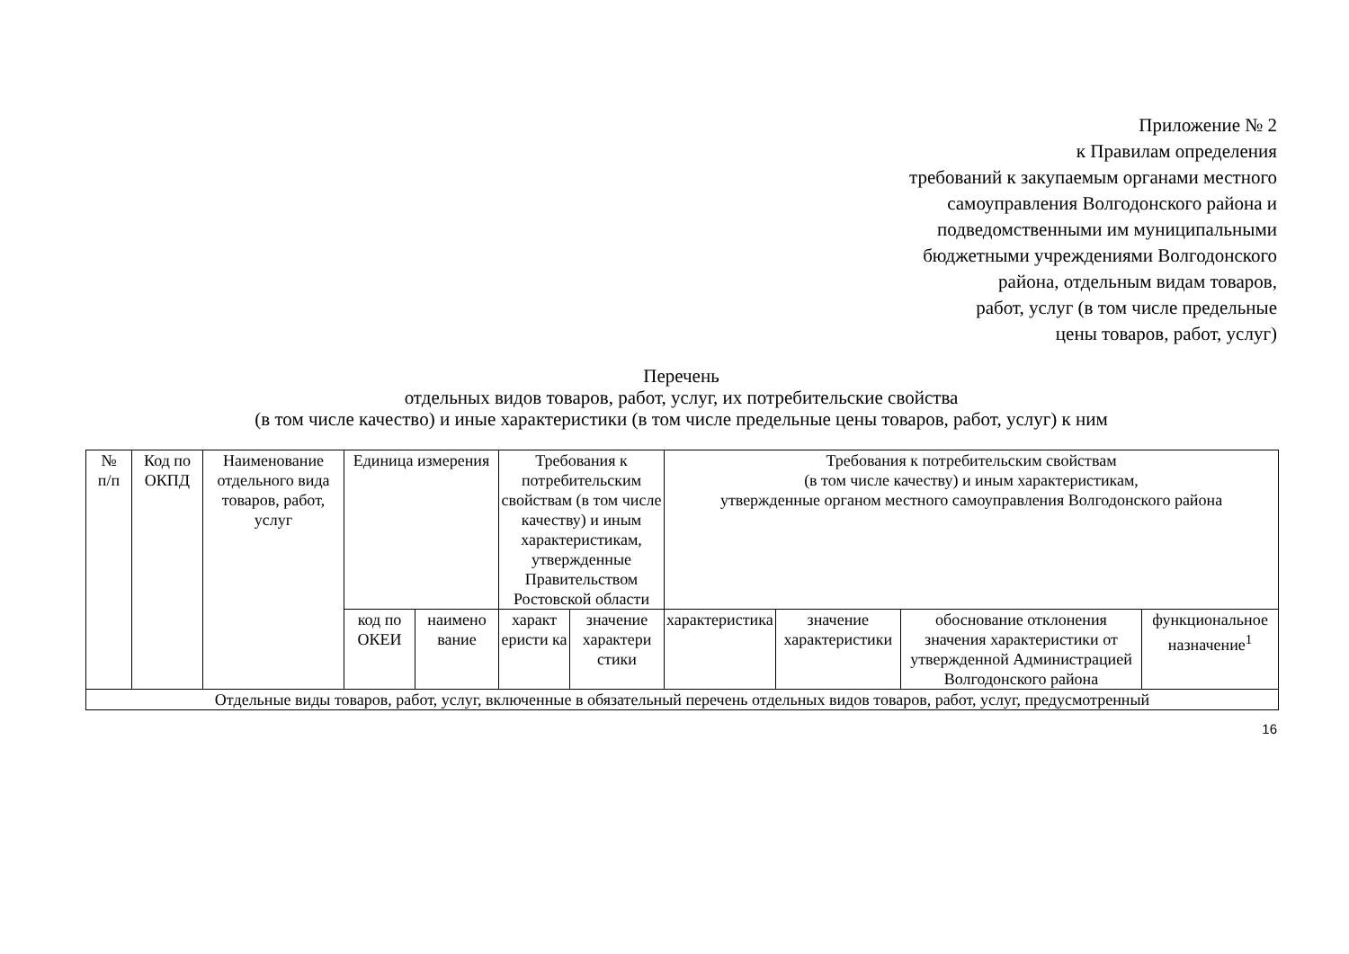Приложение № 2
к Правилам определения
требований к закупаемым органами местного
самоуправления Волгодонского района и
подведомственными им муниципальными
бюджетными учреждениями Волгодонского
района, отдельным видам товаров,
работ, услуг (в том числе предельные
цены товаров, работ, услуг)
Перечень
отдельных видов товаров, работ, услуг, их потребительские свойства
(в том числе качество) и иные характеристики (в том числе предельные цены товаров, работ, услуг) к ним
| № п/п | Код по ОКПД | Наименование отдельного вида товаров, работ, услуг | Единица измерения | | Требования к потребительским свойствам (в том числе качеству) и иным характеристикам, утвержденные Правительством Ростовской области | | Требования к потребительским свойствам (в том числе качеству) и иным характеристикам, утвержденные органом местного самоуправления Волгодонского района | | | |
| --- | --- | --- | --- | --- | --- | --- | --- | --- | --- | --- |
| | | | код по ОКЕИ | наимено вание | характ еристи ка | значение характери стики | характеристика | значение характеристики | обоснование отклонения значения характеристики от утвержденной Администрацией Волгодонского района | функциональное назначение<sup>1</sup> |
| Отдельные виды товаров, работ, услуг, включенные в обязательный перечень отдельных видов товаров, работ, услуг, предусмотренный | | | | | | | | | | |
16